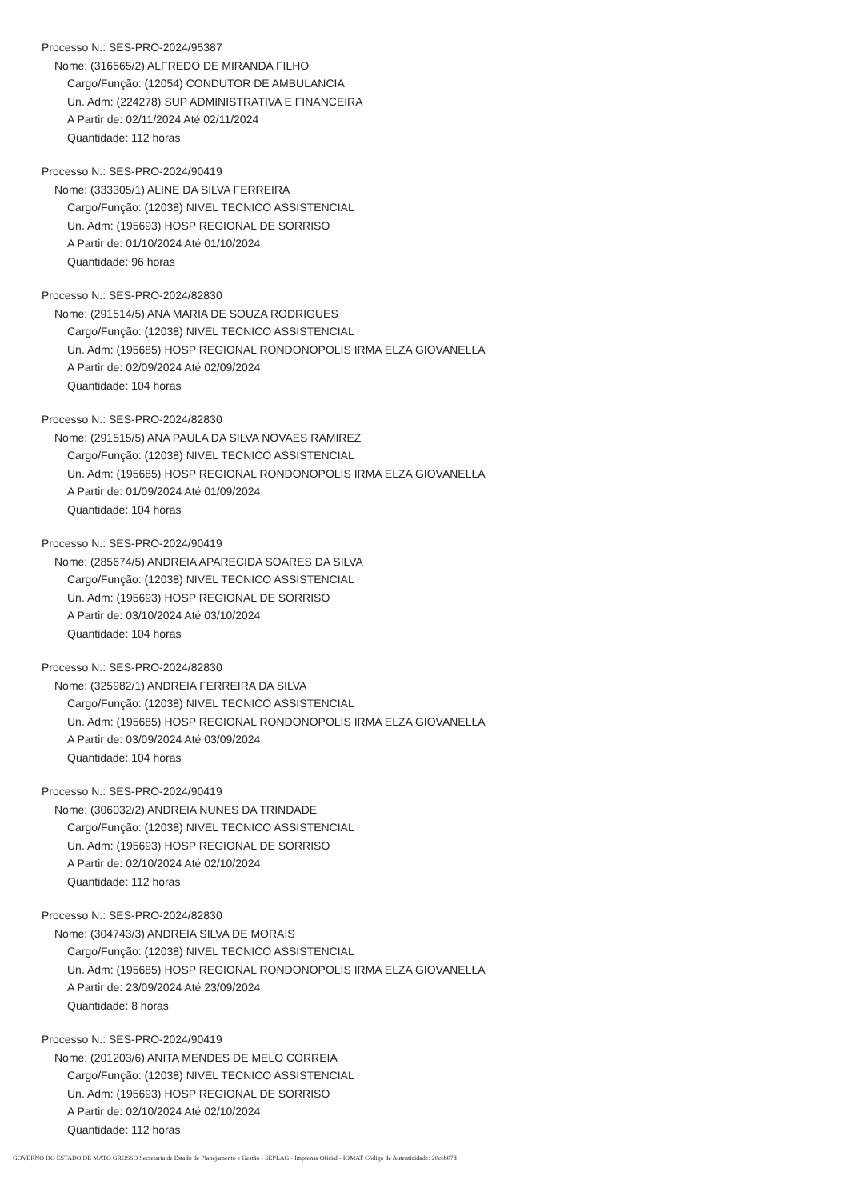Processo N.: SES-PRO-2024/95387
Nome: (316565/2) ALFREDO DE MIRANDA FILHO
Cargo/Função: (12054) CONDUTOR DE AMBULANCIA
Un. Adm: (224278) SUP ADMINISTRATIVA E FINANCEIRA
A Partir de: 02/11/2024 Até 02/11/2024
Quantidade: 112 horas
Processo N.: SES-PRO-2024/90419
Nome: (333305/1) ALINE DA SILVA FERREIRA
Cargo/Função: (12038) NIVEL TECNICO ASSISTENCIAL
Un. Adm: (195693) HOSP REGIONAL DE SORRISO
A Partir de: 01/10/2024 Até 01/10/2024
Quantidade: 96 horas
Processo N.: SES-PRO-2024/82830
Nome: (291514/5) ANA MARIA DE SOUZA RODRIGUES
Cargo/Função: (12038) NIVEL TECNICO ASSISTENCIAL
Un. Adm: (195685) HOSP REGIONAL RONDONOPOLIS IRMA ELZA GIOVANELLA
A Partir de: 02/09/2024 Até 02/09/2024
Quantidade: 104 horas
Processo N.: SES-PRO-2024/82830
Nome: (291515/5) ANA PAULA DA SILVA NOVAES RAMIREZ
Cargo/Função: (12038) NIVEL TECNICO ASSISTENCIAL
Un. Adm: (195685) HOSP REGIONAL RONDONOPOLIS IRMA ELZA GIOVANELLA
A Partir de: 01/09/2024 Até 01/09/2024
Quantidade: 104 horas
Processo N.: SES-PRO-2024/90419
Nome: (285674/5) ANDREIA APARECIDA SOARES DA SILVA
Cargo/Função: (12038) NIVEL TECNICO ASSISTENCIAL
Un. Adm: (195693) HOSP REGIONAL DE SORRISO
A Partir de: 03/10/2024 Até 03/10/2024
Quantidade: 104 horas
Processo N.: SES-PRO-2024/82830
Nome: (325982/1) ANDREIA FERREIRA DA SILVA
Cargo/Função: (12038) NIVEL TECNICO ASSISTENCIAL
Un. Adm: (195685) HOSP REGIONAL RONDONOPOLIS IRMA ELZA GIOVANELLA
A Partir de: 03/09/2024 Até 03/09/2024
Quantidade: 104 horas
Processo N.: SES-PRO-2024/90419
Nome: (306032/2) ANDREIA NUNES DA TRINDADE
Cargo/Função: (12038) NIVEL TECNICO ASSISTENCIAL
Un. Adm: (195693) HOSP REGIONAL DE SORRISO
A Partir de: 02/10/2024 Até 02/10/2024
Quantidade: 112 horas
Processo N.: SES-PRO-2024/82830
Nome: (304743/3) ANDREIA SILVA DE MORAIS
Cargo/Função: (12038) NIVEL TECNICO ASSISTENCIAL
Un. Adm: (195685) HOSP REGIONAL RONDONOPOLIS IRMA ELZA GIOVANELLA
A Partir de: 23/09/2024 Até 23/09/2024
Quantidade: 8 horas
Processo N.: SES-PRO-2024/90419
Nome: (201203/6) ANITA MENDES DE MELO CORREIA
Cargo/Função: (12038) NIVEL TECNICO ASSISTENCIAL
Un. Adm: (195693) HOSP REGIONAL DE SORRISO
A Partir de: 02/10/2024 Até 02/10/2024
Quantidade: 112 horas
GOVERNO DO ESTADO DE MATO GROSSO Secretaria de Estado de Planejamento e Gestão - SEPLAG - Imprensa Oficial - IOMAT Código de Autenticidade: 20ceb07d